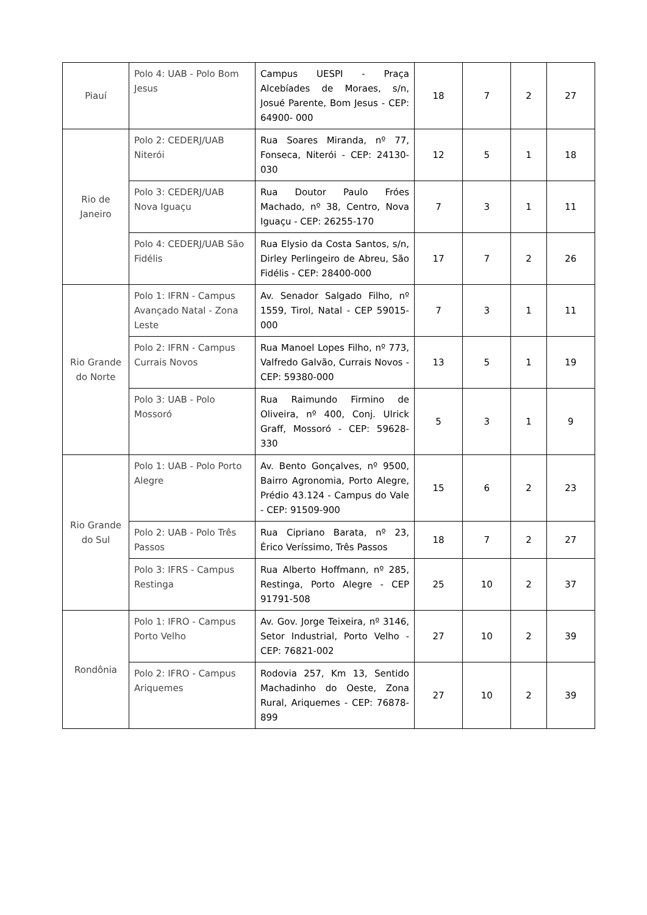| Piauí | Polo 4: UAB - Polo Bom Jesus | Campus UESPI - Praça Alcebíades de Moraes, s/n, Josué Parente, Bom Jesus - CEP: 64900- 000 | 18 | 7 | 2 | 27 |
| Rio de Janeiro | Polo 2: CEDERJ/UAB Niterói | Rua Soares Miranda, nº 77, Fonseca, Niterói - CEP: 24130-030 | 12 | 5 | 1 | 18 |
| | Polo 3: CEDERJ/UAB Nova Iguaçu | Rua Doutor Paulo Fróes Machado, nº 38, Centro, Nova Iguaçu - CEP: 26255-170 | 7 | 3 | 1 | 11 |
| | Polo 4: CEDERJ/UAB São Fidélis | Rua Elysio da Costa Santos, s/n, Dirley Perlingeiro de Abreu, São Fidélis - CEP: 28400-000 | 17 | 7 | 2 | 26 |
| Rio Grande do Norte | Polo 1: IFRN - Campus Avançado Natal - Zona Leste | Av. Senador Salgado Filho, nº 1559, Tirol, Natal - CEP 59015-000 | 7 | 3 | 1 | 11 |
| | Polo 2: IFRN - Campus Currais Novos | Rua Manoel Lopes Filho, nº 773, Valfredo Galvão, Currais Novos - CEP: 59380-000 | 13 | 5 | 1 | 19 |
| | Polo 3: UAB - Polo Mossoró | Rua Raimundo Firmino de Oliveira, nº 400, Conj. Ulrick Graff, Mossoró - CEP: 59628-330 | 5 | 3 | 1 | 9 |
| Rio Grande do Sul | Polo 1: UAB - Polo Porto Alegre | Av. Bento Gonçalves, nº 9500, Bairro Agronomia, Porto Alegre, Prédio 43.124 - Campus do Vale - CEP: 91509-900 | 15 | 6 | 2 | 23 |
| | Polo 2: UAB - Polo Três Passos | Rua Cipriano Barata, nº 23, Érico Veríssimo, Três Passos | 18 | 7 | 2 | 27 |
| | Polo 3: IFRS - Campus Restinga | Rua Alberto Hoffmann, nº 285, Restinga, Porto Alegre - CEP 91791-508 | 25 | 10 | 2 | 37 |
| Rondônia | Polo 1: IFRO - Campus Porto Velho | Av. Gov. Jorge Teixeira, nº 3146, Setor Industrial, Porto Velho - CEP: 76821-002 | 27 | 10 | 2 | 39 |
| | Polo 2: IFRO - Campus Ariquemes | Rodovia 257, Km 13, Sentido Machadinho do Oeste, Zona Rural, Ariquemes - CEP: 76878- 899 | 27 | 10 | 2 | 39 |